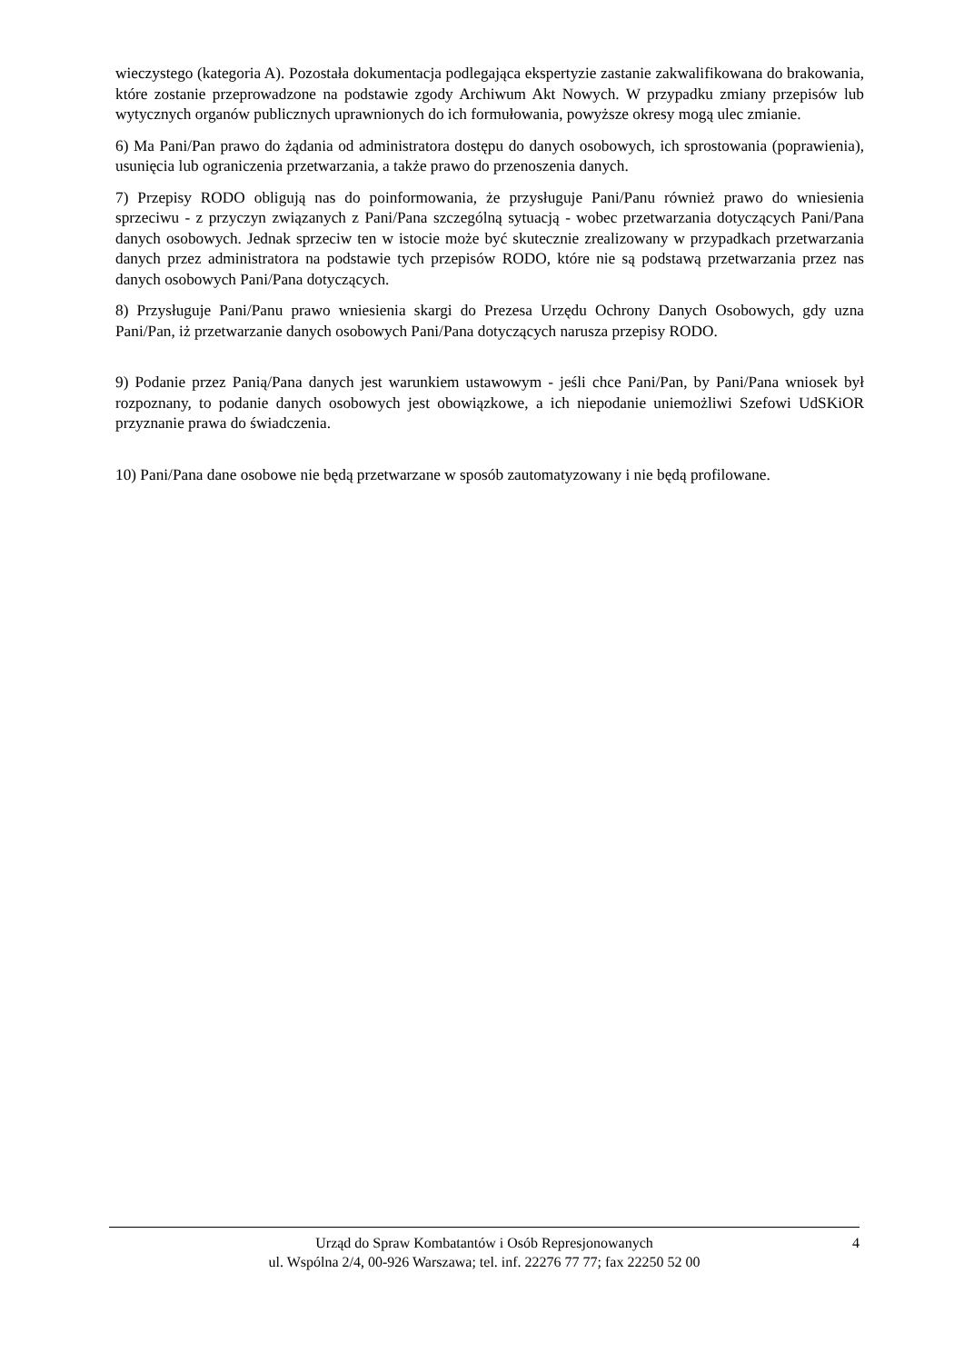wieczystego (kategoria A). Pozostała dokumentacja podlegająca ekspertyzie zastanie zakwalifikowana do brakowania, które zostanie przeprowadzone na podstawie zgody Archiwum Akt Nowych. W przypadku zmiany przepisów lub wytycznych organów publicznych uprawnionych do ich formułowania, powyższe okresy mogą ulec zmianie.
6) Ma Pani/Pan prawo do żądania od administratora dostępu do danych osobowych, ich sprostowania (poprawienia), usunięcia lub ograniczenia przetwarzania, a także prawo do przenoszenia danych.
7) Przepisy RODO obligują nas do poinformowania, że przysługuje Pani/Panu również prawo do wniesienia sprzeciwu - z przyczyn związanych z Pani/Pana szczególną sytuacją - wobec przetwarzania dotyczących Pani/Pana danych osobowych. Jednak sprzeciw ten w istocie może być skutecznie zrealizowany w przypadkach przetwarzania danych przez administratora na podstawie tych przepisów RODO, które nie są podstawą przetwarzania przez nas danych osobowych Pani/Pana dotyczących.
8) Przysługuje Pani/Panu prawo wniesienia skargi do Prezesa Urzędu Ochrony Danych Osobowych, gdy uzna Pani/Pan, iż przetwarzanie danych osobowych Pani/Pana dotyczących narusza przepisy RODO.
9) Podanie przez Panią/Pana danych jest warunkiem ustawowym - jeśli chce Pani/Pan, by Pani/Pana wniosek był rozpoznany, to podanie danych osobowych jest obowiązkowe, a ich niepodanie uniemożliwi Szefowi UdSKiOR przyznanie prawa do świadczenia.
10) Pani/Pana dane osobowe nie będą przetwarzane w sposób zautomatyzowany i nie będą profilowane.
Urząd do Spraw Kombatantów i Osób Represjonowanych
ul. Wspólna 2/4, 00-926 Warszawa; tel. inf. 22276 77 77; fax 22250 52 00
4